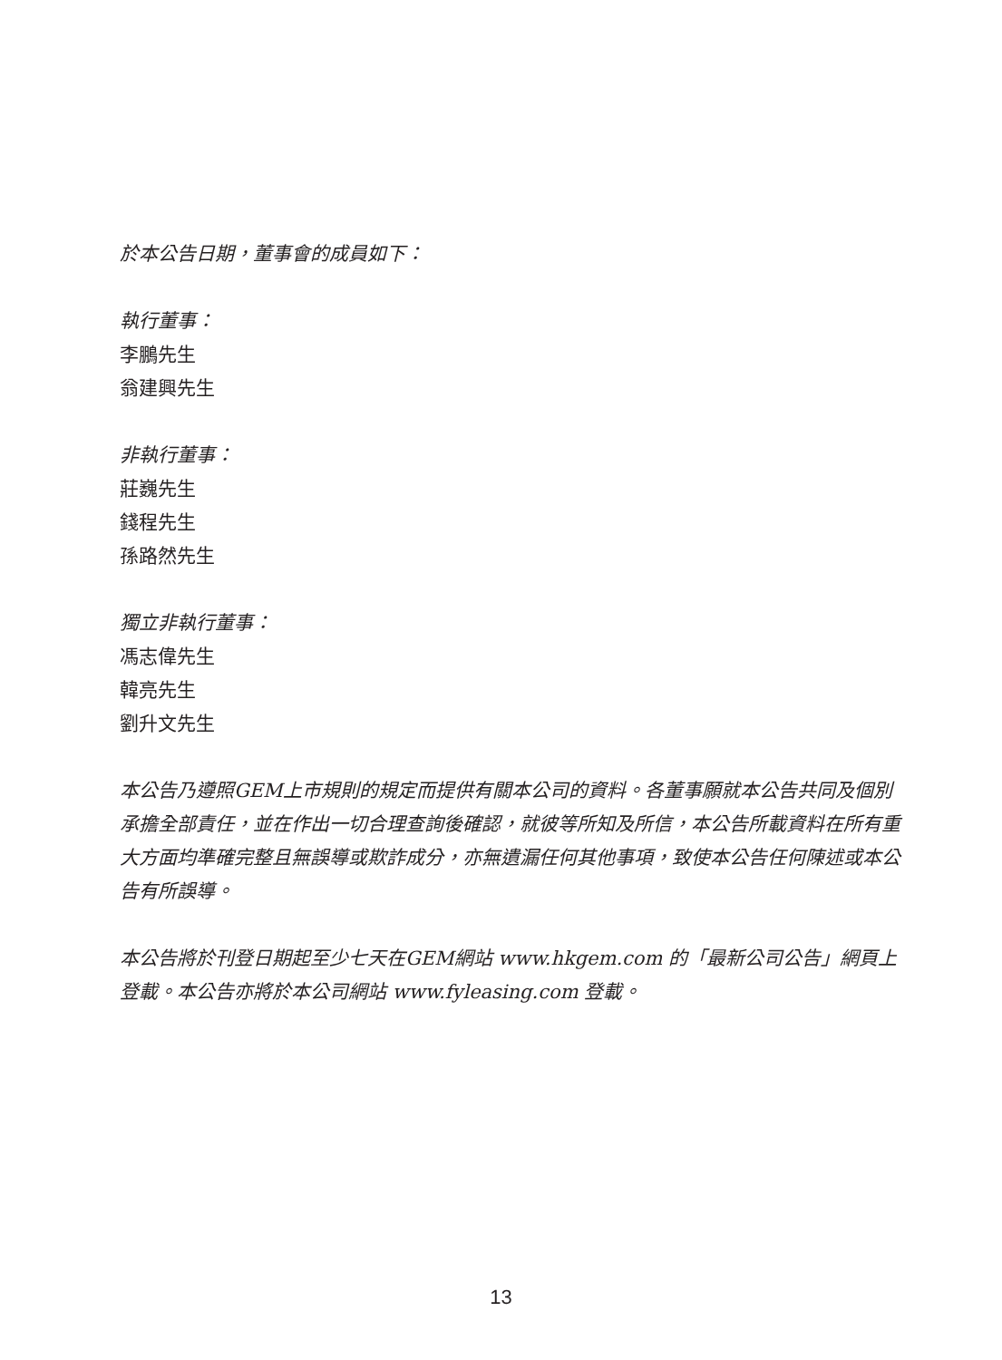於本公告日期，董事會的成員如下：
執行董事：
李鵬先生
翁建興先生
非執行董事：
莊巍先生
錢程先生
孫路然先生
獨立非執行董事：
馮志偉先生
韓亮先生
劉升文先生
本公告乃遵照GEM上市規則的規定而提供有關本公司的資料。各董事願就本公告共同及個別承擔全部責任，並在作出一切合理查詢後確認，就彼等所知及所信，本公告所載資料在所有重大方面均準確完整且無誤導或欺詐成分，亦無遺漏任何其他事項，致使本公告任何陳述或本公告有所誤導。
本公告將於刊登日期起至少七天在GEM網站 www.hkgem.com 的「最新公司公告」網頁上登載。本公告亦將於本公司網站 www.fyleasing.com 登載。
13